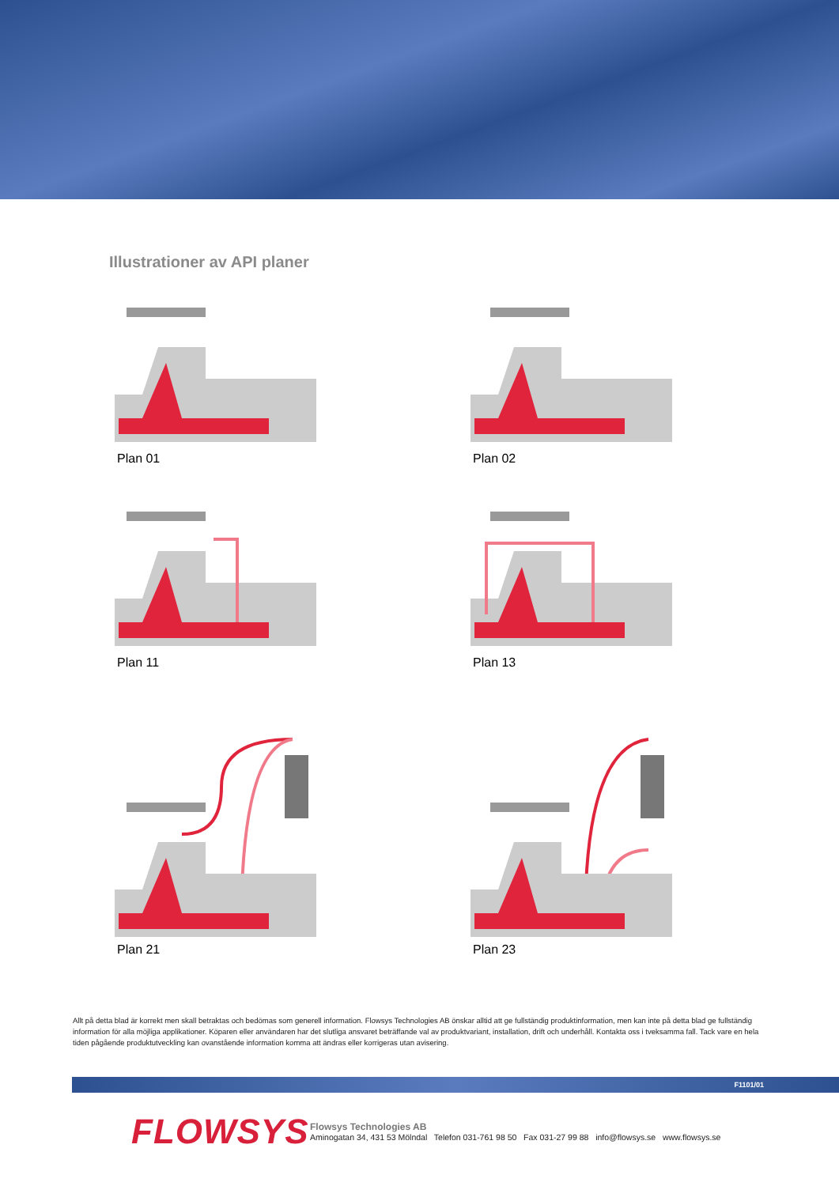Illustrationer av API planer
Plan 01
Plan 02
Plan 11
Plan 13
Plan 21
Plan 23
Allt på detta blad är korrekt men skall betraktas och bedömas som generell information. Flowsys Technologies AB önskar alltid att ge fullständig produktinformation, men kan inte på detta blad ge fullständig information för alla möjliga applikationer. Köparen eller användaren har det slutliga ansvaret beträffande val av produktvariant, installation, drift och underhåll. Kontakta oss i tveksamma fall. Tack vare en hela tiden pågående produktutveckling kan ovanstående information komma att ändras eller korrigeras utan avisering.
F1101/01
FLOWSYS
Flowsys Technologies AB
Aminogatan 34, 431 53 Mölndal Telefon 031-761 98 50 Fax 031-27 99 88 info@flowsys.se www.flowsys.se